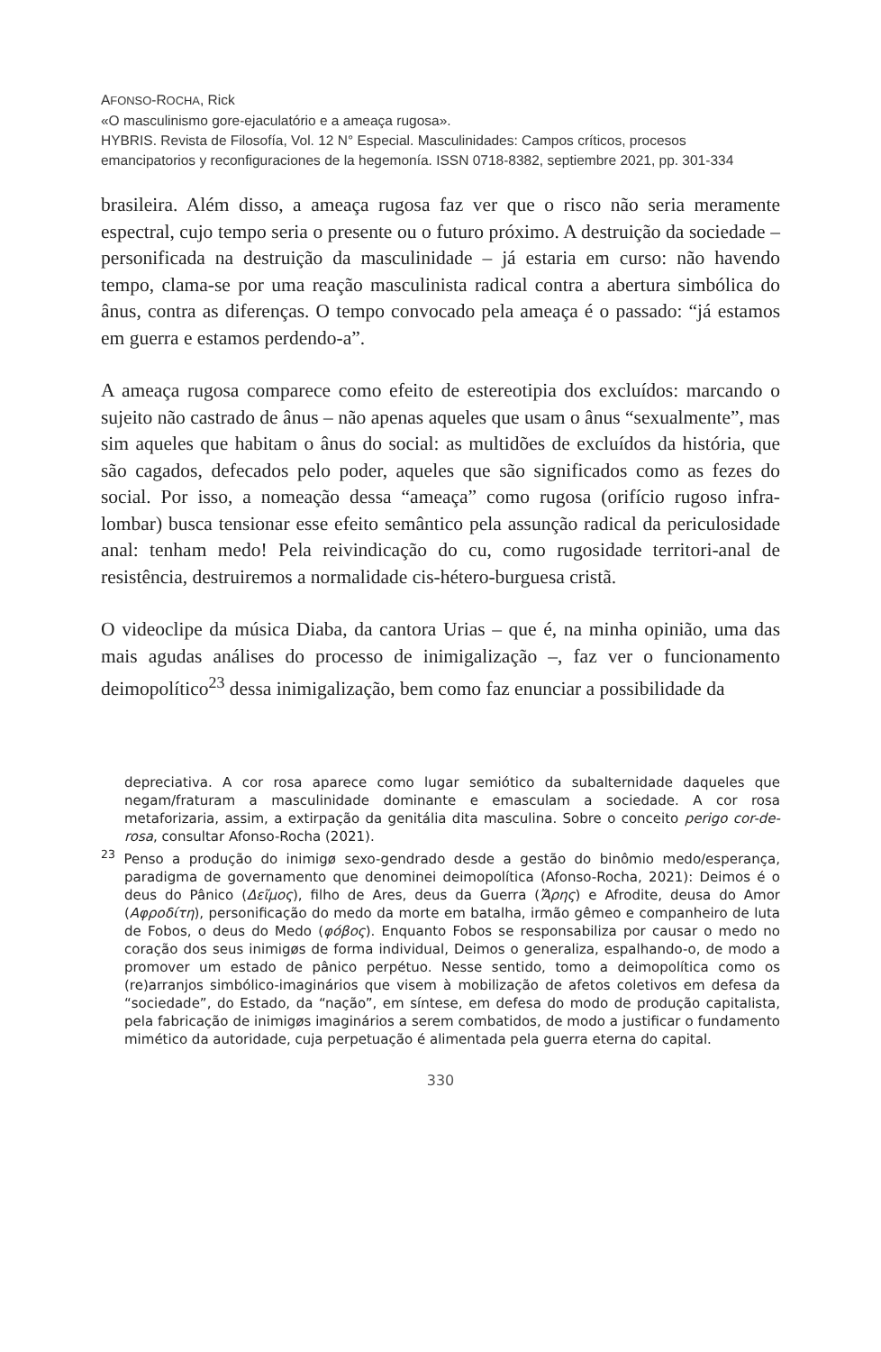AFONSO-ROCHA, Rick
«O masculinismo gore-ejaculatório e a ameaça rugosa».
HYBRIS. Revista de Filosofía, Vol. 12 N° Especial. Masculinidades: Campos críticos, procesos emancipatorios y reconfiguraciones de la hegemonía. ISSN 0718-8382, septiembre 2021, pp. 301-334
brasileira. Além disso, a ameaça rugosa faz ver que o risco não seria meramente espectral, cujo tempo seria o presente ou o futuro próximo. A destruição da sociedade – personificada na destruição da masculinidade – já estaria em curso: não havendo tempo, clama-se por uma reação masculinista radical contra a abertura simbólica do ânus, contra as diferenças. O tempo convocado pela ameaça é o passado: “já estamos em guerra e estamos perdendo-a”.
A ameaça rugosa comparece como efeito de estereotipia dos excluídos: marcando o sujeito não castrado de ânus – não apenas aqueles que usam o ânus “sexualmente”, mas sim aqueles que habitam o ânus do social: as multidões de excluídos da história, que são cagados, defecados pelo poder, aqueles que são significados como as fezes do social. Por isso, a nomeação dessa “ameaça” como rugosa (orifício rugoso infra-lombar) busca tensionar esse efeito semântico pela assunção radical da periculosidade anal: tenham medo! Pela reivindicação do cu, como rugosidade territori-anal de resistência, destruiremos a normalidade cis-hétero-burguesa cristã.
O videoclipe da música Diaba, da cantora Urias – que é, na minha opinião, uma das mais agudas análises do processo de inimigalização –, faz ver o funcionamento deimopolítico<sup>23</sup> dessa inimigalização, bem como faz enunciar a possibilidade da
depreciativa. A cor rosa aparece como lugar semiótico da subalternidade daqueles que negam/fraturam a masculinidade dominante e emasculam a sociedade. A cor rosa metaforizaria, assim, a extirpação da genitália dita masculina. Sobre o conceito perigo cor-de-rosa, consultar Afonso-Rocha (2021).
<sup>23</sup> Penso a produção do inimigø sexo-gendrado desde a gestão do binômio medo/esperança, paradigma de governamento que denominei deimopolítica (Afonso-Rocha, 2021): Deimos é o deus do Pânico (Δεῖμος), filho de Ares, deus da Guerra (Ἄρης) e Afrodite, deusa do Amor (Αφροδίτη), personificação do medo da morte em batalha, irmão gêmeo e companheiro de luta de Fobos, o deus do Medo (φόβος). Enquanto Fobos se responsabiliza por causar o medo no coração dos seus inimigøs de forma individual, Deimos o generaliza, espalhando-o, de modo a promover um estado de pânico perpétuo. Nesse sentido, tomo a deimopolítica como os (re)arranjos simbólico-imaginários que visem à mobilização de afetos coletivos em defesa da “sociedade”, do Estado, da “nação”, em síntese, em defesa do modo de produção capitalista, pela fabricação de inimigøs imaginários a serem combatidos, de modo a justificar o fundamento mimético da autoridade, cuja perpetuação é alimentada pela guerra eterna do capital.
330